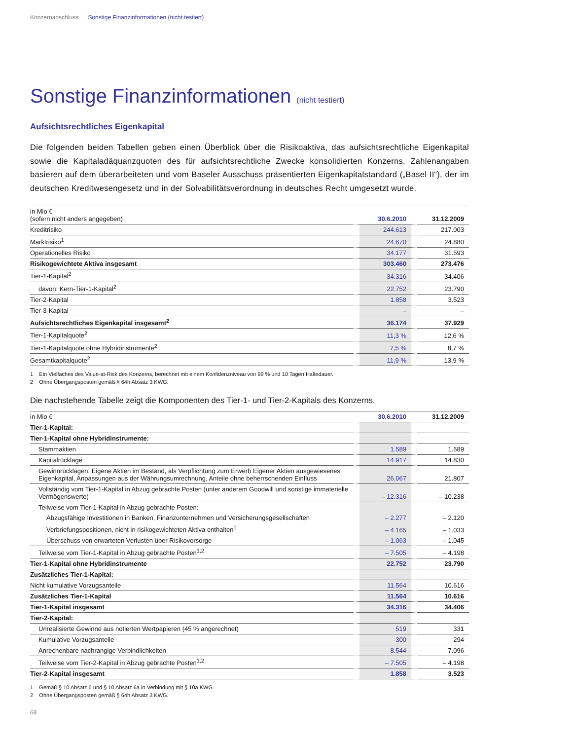Konzernabschluss Sonstige Finanzinformationen (nicht testiert)
Sonstige Finanzinformationen (nicht testiert)
Aufsichtsrechtliches Eigenkapital
Die folgenden beiden Tabellen geben einen Überblick über die Risikoaktiva, das aufsichtsrechtliche Eigenkapital sowie die Kapitaladäquanzquoten des für aufsichtsrechtliche Zwecke konsolidierten Konzerns. Zahlenangaben basieren auf dem überarbeiteten und vom Baseler Ausschuss präsentierten Eigenkapitalstandard („Basel II“), der im deutschen Kreditwesengesetz und in der Solvabilitätsverordnung in deutsches Recht umgesetzt wurde.
| in Mio € (sofern nicht anders angegeben) | 30.6.2010 | 31.12.2009 |
| --- | --- | --- |
| Kreditrisiko | 244.613 | 217.003 |
| Marktrisiko<sup>1</sup> | 24.670 | 24.880 |
| Operationelles Risiko | 34.177 | 31.593 |
| Risikogewichtete Aktiva insgesamt | 303.460 | 273.476 |
| Tier-1-Kapital<sup>2</sup> | 34.316 | 34.406 |
| davon: Kern-Tier-1-Kapital<sup>2</sup> | 22.752 | 23.790 |
| Tier-2-Kapital | 1.858 | 3.523 |
| Tier-3-Kapital | – | – |
| Aufsichtsrechtliches Eigenkapital insgesamt<sup>2</sup> | 36.174 | 37.929 |
| Tier-1-Kapitalquote<sup>2</sup> | 11,3 % | 12,6 % |
| Tier-1-Kapitalquote ohne Hybridinstrumente<sup>2</sup> | 7,5 % | 8,7 % |
| Gesamtkapitalquote<sup>2</sup> | 11,9 % | 13,9 % |
1 Ein Vielfaches des Value-at-Risk des Konzerns, berechnet mit einem Konfidenzniveau von 99 % und 10 Tagen Haltedauer.
2 Ohne Übergangsposten gemäß § 64h Absatz 3 KWG.
Die nachstehende Tabelle zeigt die Komponenten des Tier-1- und Tier-2-Kapitals des Konzerns.
| in Mio € | 30.6.2010 | 31.12.2009 |
| --- | --- | --- |
| Tier-1-Kapital: | | |
| Tier-1-Kapital ohne Hybridinstrumente: | | |
| Stammaktien | 1.589 | 1.589 |
| Kapitalrücklage | 14.917 | 14.830 |
| Gewinnrücklagen, Eigene Aktien im Bestand, als Verpflichtung zum Erwerb Eigener Aktien ausgewiesenes Eigenkapital, Anpassungen aus der Währungsumrechnung, Anteile ohne beherrschenden Einfluss | 26.067 | 21.807 |
| Vollständig vom Tier-1-Kapital in Abzug gebrachte Posten (unter anderem Goodwill und sonstige immaterielle Vermögenswerte) | – 12.316 | – 10.238 |
| Teilweise vom Tier-1-Kapital in Abzug gebrachte Posten: | | |
| Abzugsfähige Investitionen in Banken, Finanzunternehmen und Versicherungsgesellschaften | – 2.277 | – 2.120 |
| Verbriefungspositionen, nicht in risikogewichteten Aktiva enthalten<sup>1</sup> | – 4.165 | – 1.033 |
| Überschuss von erwarteten Verlusten über Risikovorsorge | – 1.063 | – 1.045 |
| Teilweise vom Tier-1-Kapital in Abzug gebrachte Posten<sup>1,2</sup> | – 7.505 | – 4.198 |
| Tier-1-Kapital ohne Hybridinstrumente | 22.752 | 23.790 |
| Zusätzliches Tier-1-Kapital: | | |
| Nicht kumulative Vorzugsanteile | 11.564 | 10.616 |
| Zusätzliches Tier-1-Kapital | 11.564 | 10.616 |
| Tier-1-Kapital insgesamt | 34.316 | 34.406 |
| Tier-2-Kapital: | | |
| Unrealisierte Gewinne aus notierten Wertpapieren (45 % angerechnet) | 519 | 331 |
| Kumulative Vorzugsanteile | 300 | 294 |
| Anrechenbare nachrangige Verbindlichkeiten | 8.544 | 7.096 |
| Teilweise vom Tier-2-Kapital in Abzug gebrachte Posten<sup>1,2</sup> | – 7.505 | – 4.198 |
| Tier-2-Kapital insgesamt | 1.858 | 3.523 |
1 Gemäß § 10 Absatz 6 und § 10 Absatz 6a in Verbindung mit § 10a KWG.
2 Ohne Übergangsposten gemäß § 64h Absatz 3 KWG.
68